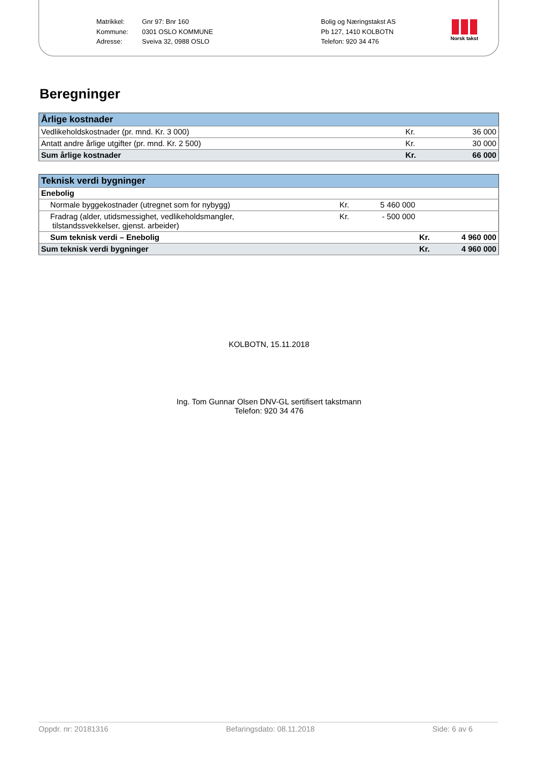Matrikkel:
Kommune:
Adresse:
Gnr 97: Bnr 160
0301 OSLO KOMMUNE
Sveiva 32, 0988 OSLO
Bolig og Næringstakst AS
Pb 127, 1410 KOLBOTN
Telefon: 920 34 476
Norsk takst
Beregninger
| Årlige kostnader | | |
| --- | --- | --- |
| Vedlikeholdskostnader (pr. mnd. Kr. 3 000) | Kr. | 36 000 |
| Antatt andre årlige utgifter (pr. mnd. Kr. 2 500) | Kr. | 30 000 |
| Sum årlige kostnader | Kr. | 66 000 |
| Teknisk verdi bygninger | | | | |
| --- | --- | --- | --- | --- |
| Enebolig | | | | |
| Normale byggekostnader (utregnet som for nybygg) | Kr. | 5 460 000 | | |
| Fradrag (alder, utidsmessighet, vedlikeholdsmangler, tilstandssvekkelser, gjenst. arbeider) | Kr. | - 500 000 | | |
| Sum teknisk verdi – Enebolig | | | Kr. | 4 960 000 |
| Sum teknisk verdi bygninger | | | Kr. | 4 960 000 |
KOLBOTN, 15.11.2018
Ing. Tom Gunnar Olsen DNV-GL sertifisert takstmann
Telefon: 920 34 476
Oppdr. nr: 20181316 Befaringsdato: 08.11.2018 Side: 6 av 6